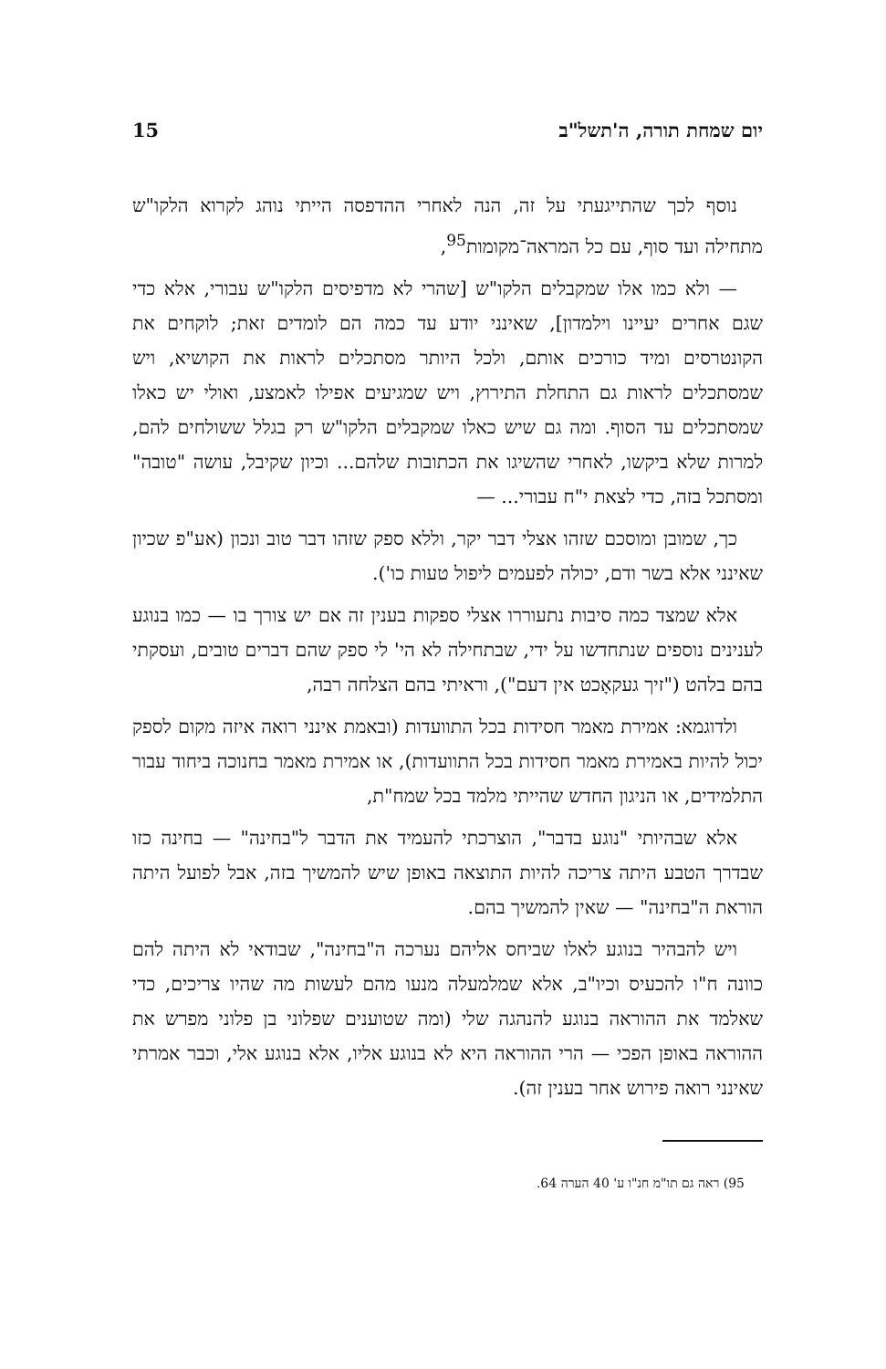יום שמחת תורה, ה'תשל"ב 15
נוסף לכך שהתייגעתי על זה, הנה לאחרי ההדפסה הייתי נוהג לקרוא הלקו"ש מתחילה ועד סוף, עם כל המראה־מקומות<sup>95</sup>,
— ולא כמו אלו שמקבלים הלקו"ש [שהרי לא מדפיסים הלקו"ש עבורי, אלא כדי שגם אחרים יעיינו וילמדון], שאינני יודע עד כמה הם לומדים זאת; לוקחים את הקונטרסים ומיד כורכים אותם, ולכל היותר מסתכלים לראות את הקושיא, ויש שמסתכלים לראות גם התחלת התירוץ, ויש שמגיעים אפילו לאמצע, ואולי יש כאלו שמסתכלים עד הסוף. ומה גם שיש כאלו שמקבלים הלקו"ש רק בגלל ששולחים להם, למרות שלא ביקשו, לאחרי שהשיגו את הכתובות שלהם... וכיון שקיבל, עושה "טובה" ומסתכל בזה, כדי לצאת י"ח עבורי... —
כך, שמובן ומוסכם שזהו אצלי דבר יקר, וללא ספק שזהו דבר טוב ונכון (אע"פ שכיון שאינני אלא בשר ודם, יכולה לפעמים ליפול טעות כו').
אלא שמצד כמה סיבות נתעוררו אצלי ספקות בענין זה אם יש צורך בו — כמו בנוגע לענינים נוספים שנתחדשו על ידי, שבתחילה לא הי' לי ספק שהם דברים טובים, ועסקתי בהם בלהט ("זיך געקאָכט אין דעם"), וראיתי בהם הצלחה רבה,
ולדוגמא: אמירת מאמר חסידות בכל התוועדות (ובאמת אינני רואה איזה מקום לספק יכול להיות באמירת מאמר חסידות בכל התוועדות), או אמירת מאמר בחנוכה ביחוד עבור התלמידים, או הניגון החדש שהייתי מלמד בכל שמח"ת,
אלא שבהיותי "נוגע בדבר", הוצרכתי להעמיד את הדבר ל"בחינה" — בחינה כזו שבדרך הטבע היתה צריכה להיות התוצאה באופן שיש להמשיך בזה, אבל לפועל היתה הוראת ה"בחינה" — שאין להמשיך בהם.
ויש להבהיר בנוגע לאלו שביחס אליהם נערכה ה"בחינה", שבודאי לא היתה להם כוונה ח"ו להכעיס וכיו"ב, אלא שמלמעלה מנעו מהם לעשות מה שהיו צריכים, כדי שאלמד את ההוראה בנוגע להנהגה שלי (ומה שטוענים שפלוני בן פלוני מפרש את ההוראה באופן הפכי — הרי ההוראה היא לא בנוגע אליו, אלא בנוגע אלי, וכבר אמרתי שאינני רואה פירוש אחר בענין זה).
95) ראה גם תו"מ חנ"ו ע' 40 הערה 64.